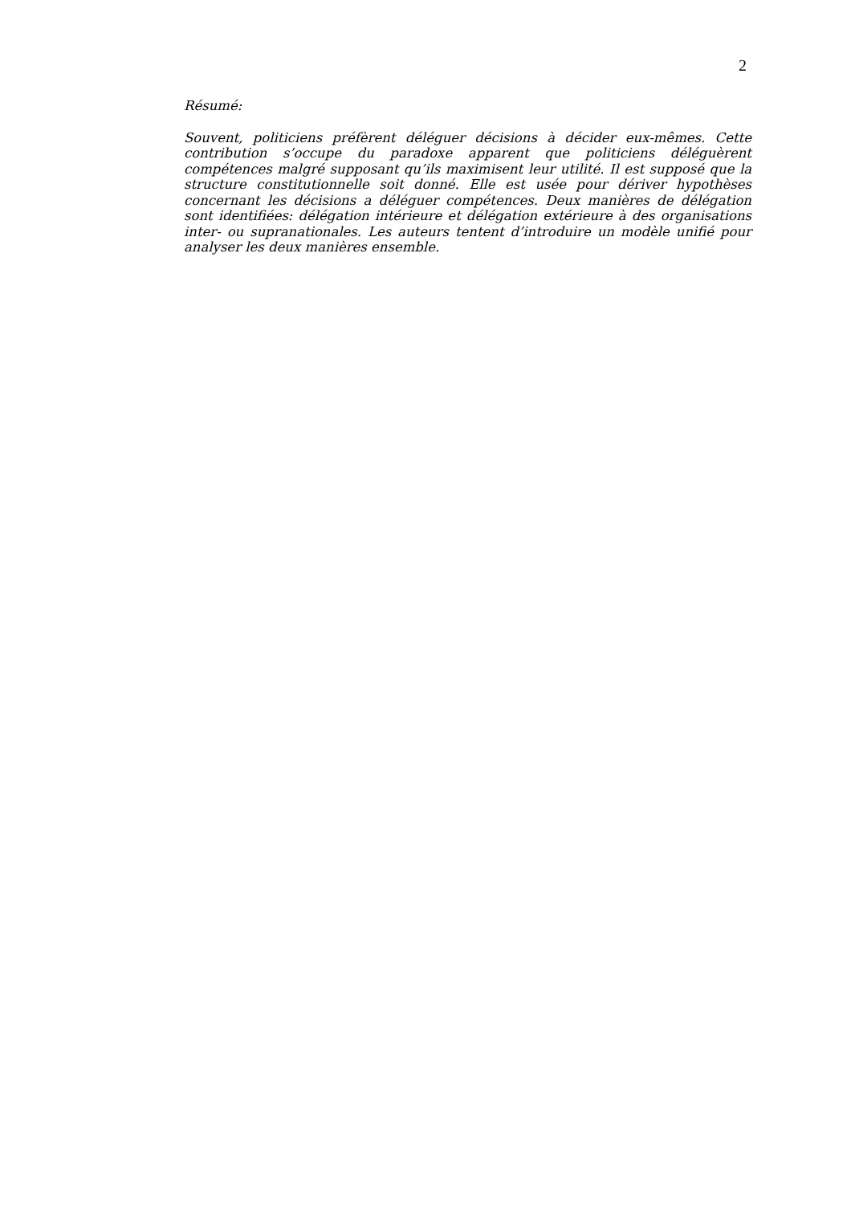2
Résumé:
Souvent, politiciens préfèrent déléguer décisions à décider eux-mêmes. Cette contribution s’occupe du paradoxe apparent que politiciens déléguèrent compétences malgré supposant qu’ils maximisent leur utilité. Il est supposé que la structure constitutionnelle soit donné. Elle est usée pour dériver hypothèses concernant les décisions a déléguer compétences. Deux manières de délégation sont identifiées: délégation intérieure et délégation extérieure à des organisations inter- ou supranationales. Les auteurs tentent d’introduire un modèle unifié pour analyser les deux manières ensemble.